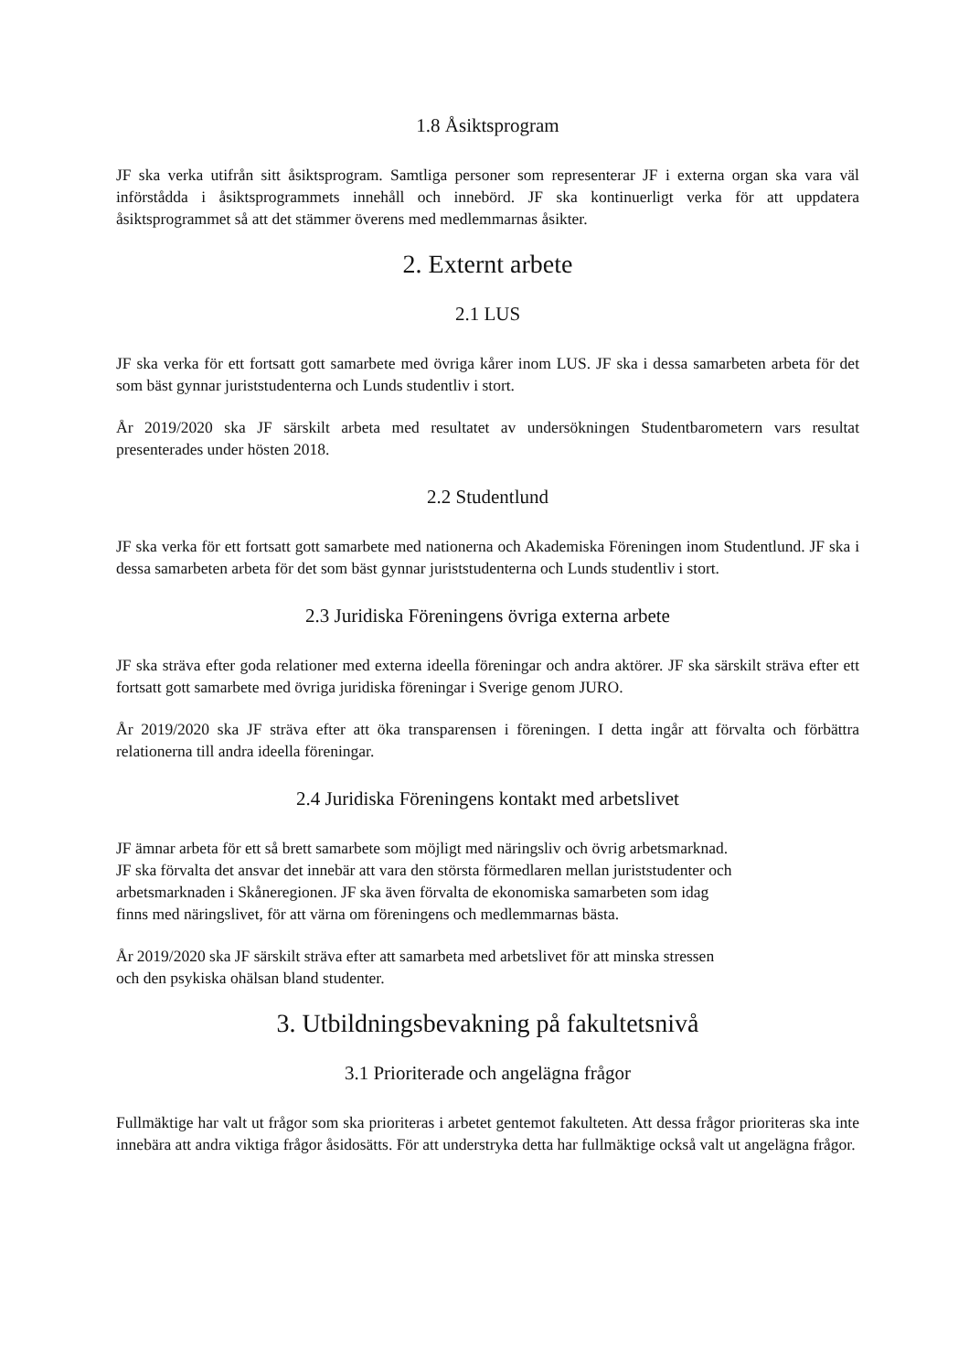1.8 Åsiktsprogram
JF ska verka utifrån sitt åsiktsprogram. Samtliga personer som representerar JF i externa organ ska vara väl införstådda i åsiktsprogrammets innehåll och innebörd. JF ska kontinuerligt verka för att uppdatera åsiktsprogrammet så att det stämmer överens med medlemmarnas åsikter.
2. Externt arbete
2.1 LUS
JF ska verka för ett fortsatt gott samarbete med övriga kårer inom LUS. JF ska i dessa samarbeten arbeta för det som bäst gynnar juriststudenterna och Lunds studentliv i stort.
År 2019/2020 ska JF särskilt arbeta med resultatet av undersökningen Studentbarometern vars resultat presenterades under hösten 2018.
2.2 Studentlund
JF ska verka för ett fortsatt gott samarbete med nationerna och Akademiska Föreningen inom Studentlund. JF ska i dessa samarbeten arbeta för det som bäst gynnar juriststudenterna och Lunds studentliv i stort.
2.3 Juridiska Föreningens övriga externa arbete
JF ska sträva efter goda relationer med externa ideella föreningar och andra aktörer. JF ska särskilt sträva efter ett fortsatt gott samarbete med övriga juridiska föreningar i Sverige genom JURO.
År 2019/2020 ska JF sträva efter att öka transparensen i föreningen. I detta ingår att förvalta och förbättra relationerna till andra ideella föreningar.
2.4 Juridiska Föreningens kontakt med arbetslivet
JF ämnar arbeta för ett så brett samarbete som möjligt med näringsliv och övrig arbetsmarknad.
JF ska förvalta det ansvar det innebär att vara den största förmedlaren mellan juriststudenter och
arbetsmarknaden i Skåneregionen. JF ska även förvalta de ekonomiska samarbeten som idag
finns med näringslivet, för att värna om föreningens och medlemmarnas bästa.
År 2019/2020 ska JF särskilt sträva efter att samarbeta med arbetslivet för att minska stressen
och den psykiska ohälsan bland studenter.
3. Utbildningsbevakning på fakultetsnivå
3.1 Prioriterade och angelägna frågor
Fullmäktige har valt ut frågor som ska prioriteras i arbetet gentemot fakulteten. Att dessa frågor prioriteras ska inte innebära att andra viktiga frågor åsidosätts. För att understryka detta har fullmäktige också valt ut angelägna frågor.